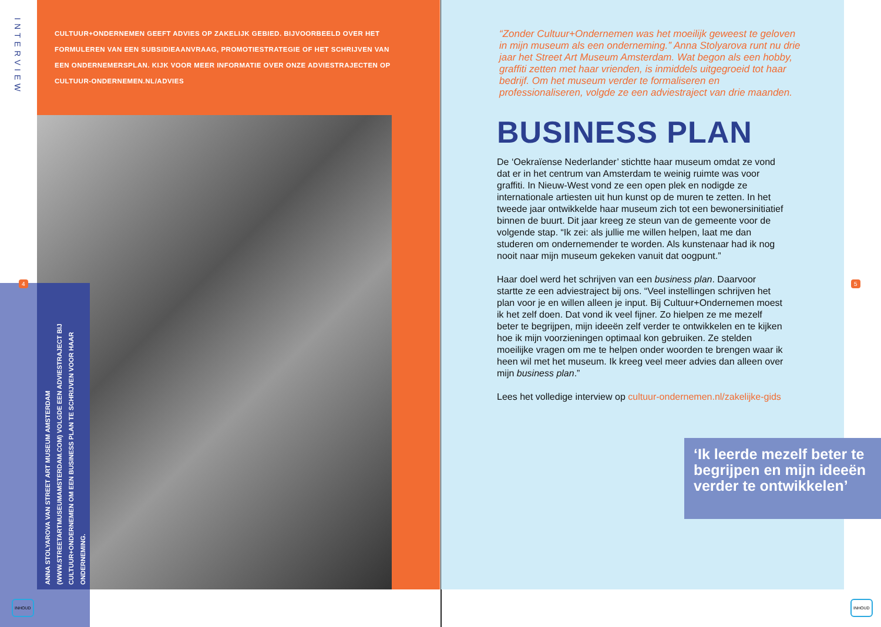INTERVIEW
CULTUUR+ONDERNEMEN GEEFT ADVIES OP ZAKELIJK GEBIED. BIJVOORBEELD OVER HET FORMULEREN VAN EEN SUBSIDIEAANVRAAG, PROMOTIESTRATEGIE OF HET SCHRIJVEN VAN EEN ONDERNEMERSPLAN. KIJK VOOR MEER INFORMATIE OVER ONZE ADVIESTRAJECTEN OP CULTUUR-ONDERNEMEN.NL/ADVIES
ANNA STOLYAROVA VAN STREET ART MUSEUM AMSTERDAM (WWW.STREETARTMUSEUMAMSTERDAM.COM) VOLGDE EEN ADVIESTRAJECT BIJ CULTUUR+ONDERNEMEN OM EEN BUSINESS PLAN TE SCHRIJVEN VOOR HAAR ONDERNEMING.
4
INHOUD
“Zonder Cultuur+Ondernemen was het moeilijk geweest te geloven in mijn museum als een onderneming.” Anna Stolyarova runt nu drie jaar het Street Art Museum Amsterdam. Wat begon als een hobby, graffiti zetten met haar vrienden, is inmiddels uitgegroeid tot haar bedrijf. Om het museum verder te formaliseren en professionaliseren, volgde ze een adviestraject van drie maanden.
BUSINESS PLAN
De ‘Oekraïense Nederlander’ stichtte haar museum omdat ze vond dat er in het centrum van Amsterdam te weinig ruimte was voor graffiti. In Nieuw-West vond ze een open plek en nodigde ze internationale artiesten uit hun kunst op de muren te zetten. In het tweede jaar ontwikkelde haar museum zich tot een bewonersinitiatief binnen de buurt. Dit jaar kreeg ze steun van de gemeente voor de volgende stap. “Ik zei: als jullie me willen helpen, laat me dan studeren om ondernemender te worden. Als kunstenaar had ik nog nooit naar mijn museum gekeken vanuit dat oogpunt.”
Haar doel werd het schrijven van een business plan. Daarvoor startte ze een adviestraject bij ons. “Veel instellingen schrijven het plan voor je en willen alleen je input. Bij Cultuur+Ondernemen moest ik het zelf doen. Dat vond ik veel fijner. Zo hielpen ze me mezelf beter te begrijpen, mijn ideeën zelf verder te ontwikkelen en te kijken hoe ik mijn voorzieningen optimaal kon gebruiken. Ze stelden moeilijke vragen om me te helpen onder woorden te brengen waar ik heen wil met het museum. Ik kreeg veel meer advies dan alleen over mijn business plan.”
Lees het volledige interview op cultuur-ondernemen.nl/zakelijke-gids
‘Ik leerde mezelf beter te begrijpen en mijn ideeën verder te ontwikkelen’
5
INHOUD